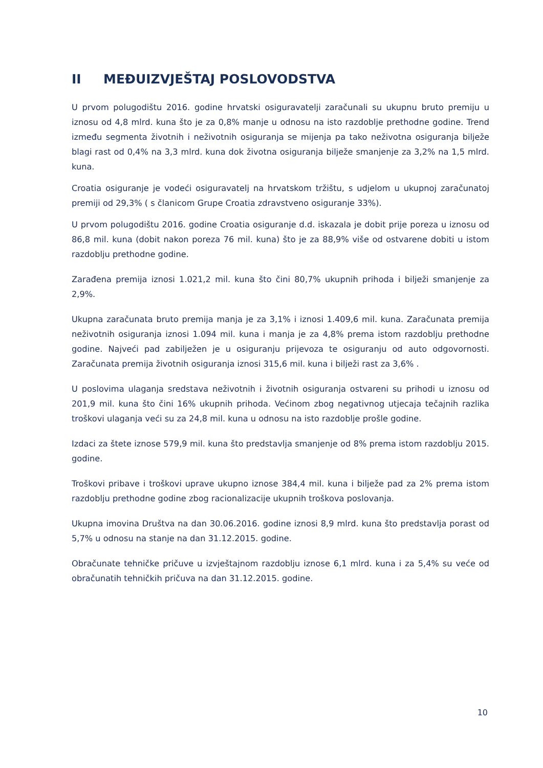II MEĐUIZVJEŠTAJ POSLOVODSTVA
U prvom polugodištu 2016. godine hrvatski osiguravatelji zaračunali su ukupnu bruto premiju u iznosu od 4,8 mlrd. kuna što je za 0,8% manje u odnosu na isto razdoblje prethodne godine. Trend između segmenta životnih i neživotnih osiguranja se mijenja pa tako neživotna osiguranja bilježe blagi rast od 0,4% na 3,3 mlrd. kuna dok životna osiguranja bilježe smanjenje za 3,2% na 1,5 mlrd. kuna.
Croatia osiguranje je vodeći osiguravatelj na hrvatskom tržištu, s udjelom u ukupnoj zaračunatoj premiji od 29,3% ( s članicom Grupe Croatia zdravstveno osiguranje 33%).
U prvom polugodištu 2016. godine Croatia osiguranje d.d. iskazala je dobit prije poreza u iznosu od 86,8 mil. kuna (dobit nakon poreza 76 mil. kuna) što je za 88,9% više od ostvarene dobiti u istom razdoblju prethodne godine.
Zarađena premija iznosi 1.021,2 mil. kuna što čini 80,7% ukupnih prihoda i bilježi smanjenje za 2,9%.
Ukupna zaračunata bruto premija manja je za 3,1% i iznosi 1.409,6 mil. kuna. Zaračunata premija neživotnih osiguranja iznosi 1.094 mil. kuna i manja je za 4,8% prema istom razdoblju prethodne godine. Najveći pad zabilježen je u osiguranju prijevoza te osiguranju od auto odgovornosti. Zaračunata premija životnih osiguranja iznosi 315,6 mil. kuna i bilježi rast za 3,6% .
U poslovima ulaganja sredstava neživotnih i životnih osiguranja ostvareni su prihodi u iznosu od 201,9 mil. kuna što čini 16% ukupnih prihoda. Većinom zbog negativnog utjecaja tečajnih razlika troškovi ulaganja veći su za 24,8 mil. kuna u odnosu na isto razdoblje prošle godine.
Izdaci za štete iznose 579,9 mil. kuna što predstavlja smanjenje od 8% prema istom razdoblju 2015. godine.
Troškovi pribave i troškovi uprave ukupno iznose 384,4 mil. kuna i bilježe pad za 2% prema istom razdoblju prethodne godine zbog racionalizacije ukupnih troškova poslovanja.
Ukupna imovina Društva na dan 30.06.2016. godine iznosi 8,9 mlrd. kuna što predstavlja porast od 5,7% u odnosu na stanje na dan 31.12.2015. godine.
Obračunate tehničke pričuve u izvještajnom razdoblju iznose 6,1 mlrd. kuna i za 5,4% su veće od obračunatih tehničkih pričuva na dan 31.12.2015. godine.
10